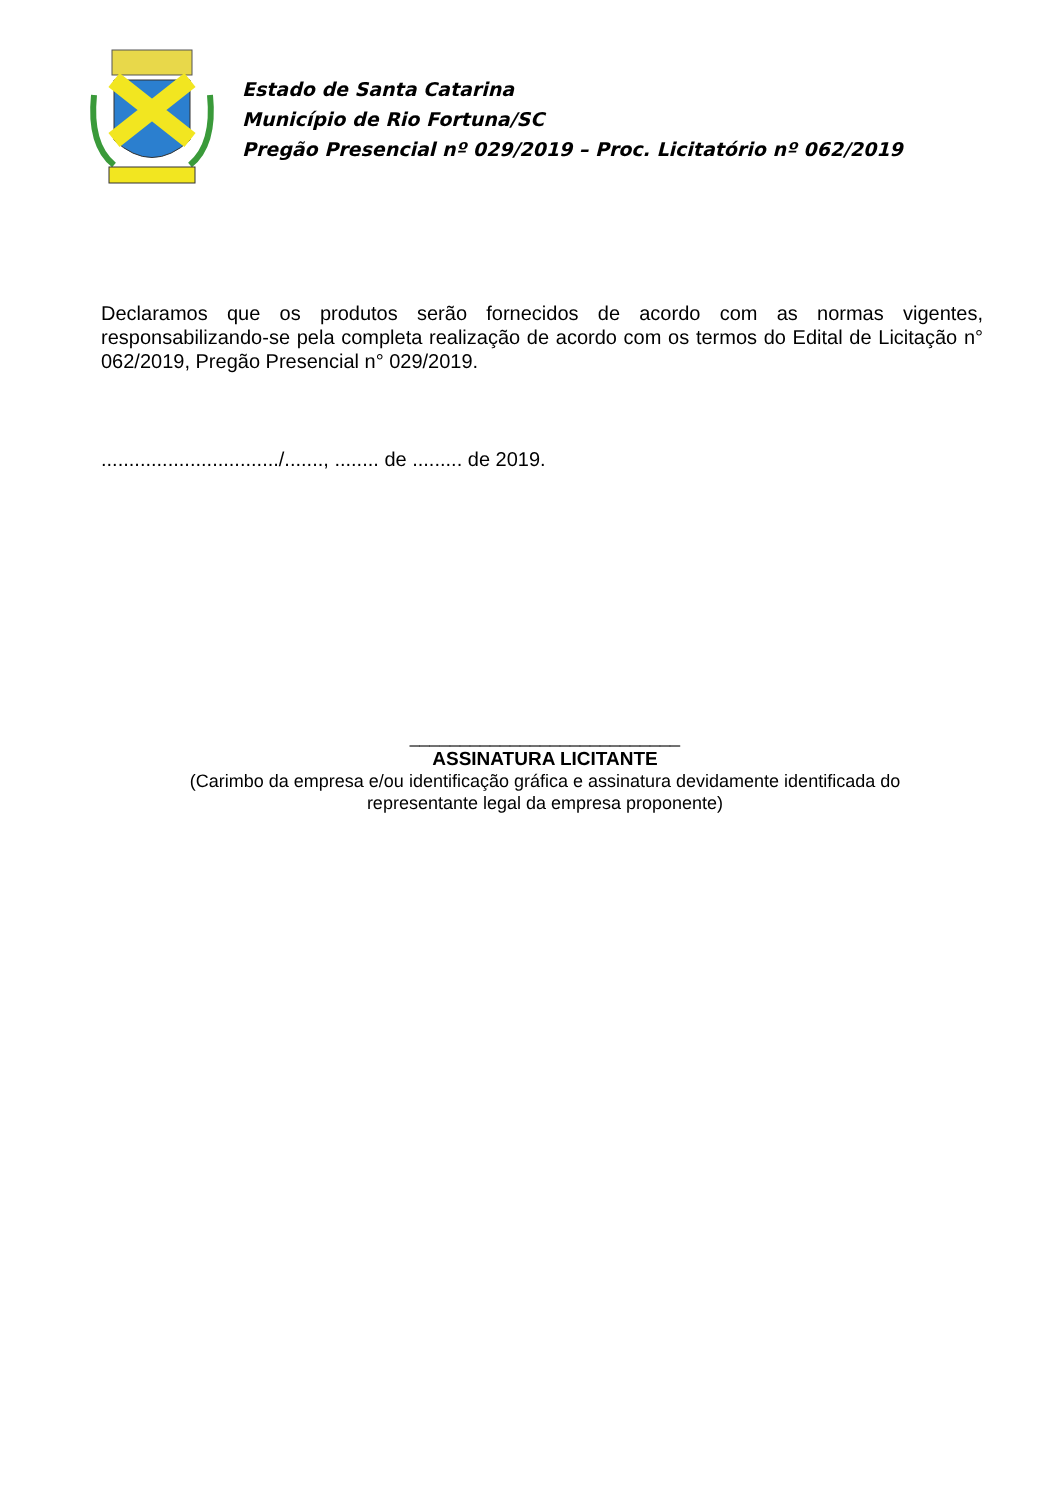Estado de Santa Catarina
Município de Rio Fortuna/SC
Pregão Presencial nº 029/2019 – Proc. Licitatório nº 062/2019
Declaramos que os produtos serão fornecidos de acordo com as normas vigentes, responsabilizando-se pela completa realização de acordo com os termos do Edital de Licitação n° 062/2019, Pregão Presencial n° 029/2019.
................................/......., ........ de ......... de 2019.
___________________________
ASSINATURA LICITANTE
(Carimbo da empresa e/ou identificação gráfica e assinatura devidamente identificada do
representante legal da empresa proponente)